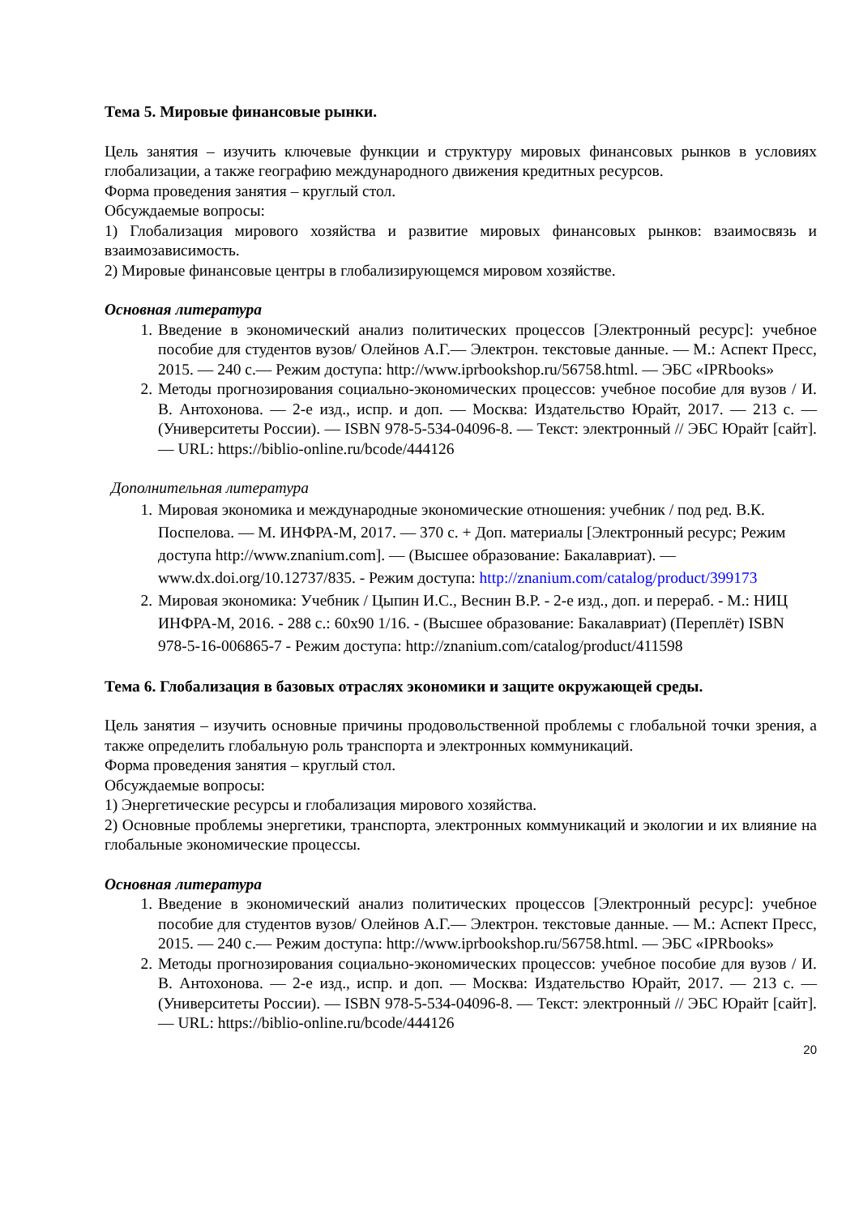Тема 5. Мировые финансовые рынки.
Цель занятия – изучить ключевые функции и структуру мировых финансовых рынков в условиях глобализации, а также географию международного движения кредитных ресурсов.
Форма проведения занятия – круглый стол.
Обсуждаемые вопросы:
1) Глобализация мирового хозяйства и развитие мировых финансовых рынков: взаимосвязь и взаимозависимость.
2) Мировые финансовые центры в глобализирующемся мировом хозяйстве.
Основная литература
1. Введение в экономический анализ политических процессов [Электронный ресурс]: учебное пособие для студентов вузов/ Олейнов А.Г.— Электрон. текстовые данные. — М.: Аспект Пресс, 2015. — 240 с.— Режим доступа: http://www.iprbookshop.ru/56758.html. — ЭБС «IPRbooks»
2. Методы прогнозирования социально-экономических процессов: учебное пособие для вузов / И. В. Антохонова. — 2-е изд., испр. и доп. — Москва: Издательство Юрайт, 2017. — 213 с. — (Университеты России). — ISBN 978-5-534-04096-8. — Текст: электронный // ЭБС Юрайт [сайт]. — URL: https://biblio-online.ru/bcode/444126
Дополнительная литература
1. Мировая экономика и международные экономические отношения: учебник / под ред. В.К. Поспелова. — М. ИНФРА-М, 2017. — 370 с. + Доп. материалы [Электронный ресурс; Режим доступа http://www.znanium.com]. — (Высшее образование: Бакалавриат). — www.dx.doi.org/10.12737/835. - Режим доступа: http://znanium.com/catalog/product/399173
2. Мировая экономика: Учебник / Цыпин И.С., Веснин В.Р. - 2-е изд., доп. и перераб. - М.: НИЦ ИНФРА-М, 2016. - 288 с.: 60x90 1/16. - (Высшее образование: Бакалавриат) (Переплёт) ISBN 978-5-16-006865-7 - Режим доступа: http://znanium.com/catalog/product/411598
Тема 6. Глобализация в базовых отраслях экономики и защите окружающей среды.
Цель занятия – изучить основные причины продовольственной проблемы с глобальной точки зрения, а также определить глобальную роль транспорта и электронных коммуникаций.
Форма проведения занятия – круглый стол.
Обсуждаемые вопросы:
1) Энергетические ресурсы и глобализация мирового хозяйства.
2) Основные проблемы энергетики, транспорта, электронных коммуникаций и экологии и их влияние на глобальные экономические процессы.
Основная литература
1. Введение в экономический анализ политических процессов [Электронный ресурс]: учебное пособие для студентов вузов/ Олейнов А.Г.— Электрон. текстовые данные. — М.: Аспект Пресс, 2015. — 240 с.— Режим доступа: http://www.iprbookshop.ru/56758.html. — ЭБС «IPRbooks»
2. Методы прогнозирования социально-экономических процессов: учебное пособие для вузов / И. В. Антохонова. — 2-е изд., испр. и доп. — Москва: Издательство Юрайт, 2017. — 213 с. — (Университеты России). — ISBN 978-5-534-04096-8. — Текст: электронный // ЭБС Юрайт [сайт]. — URL: https://biblio-online.ru/bcode/444126
20